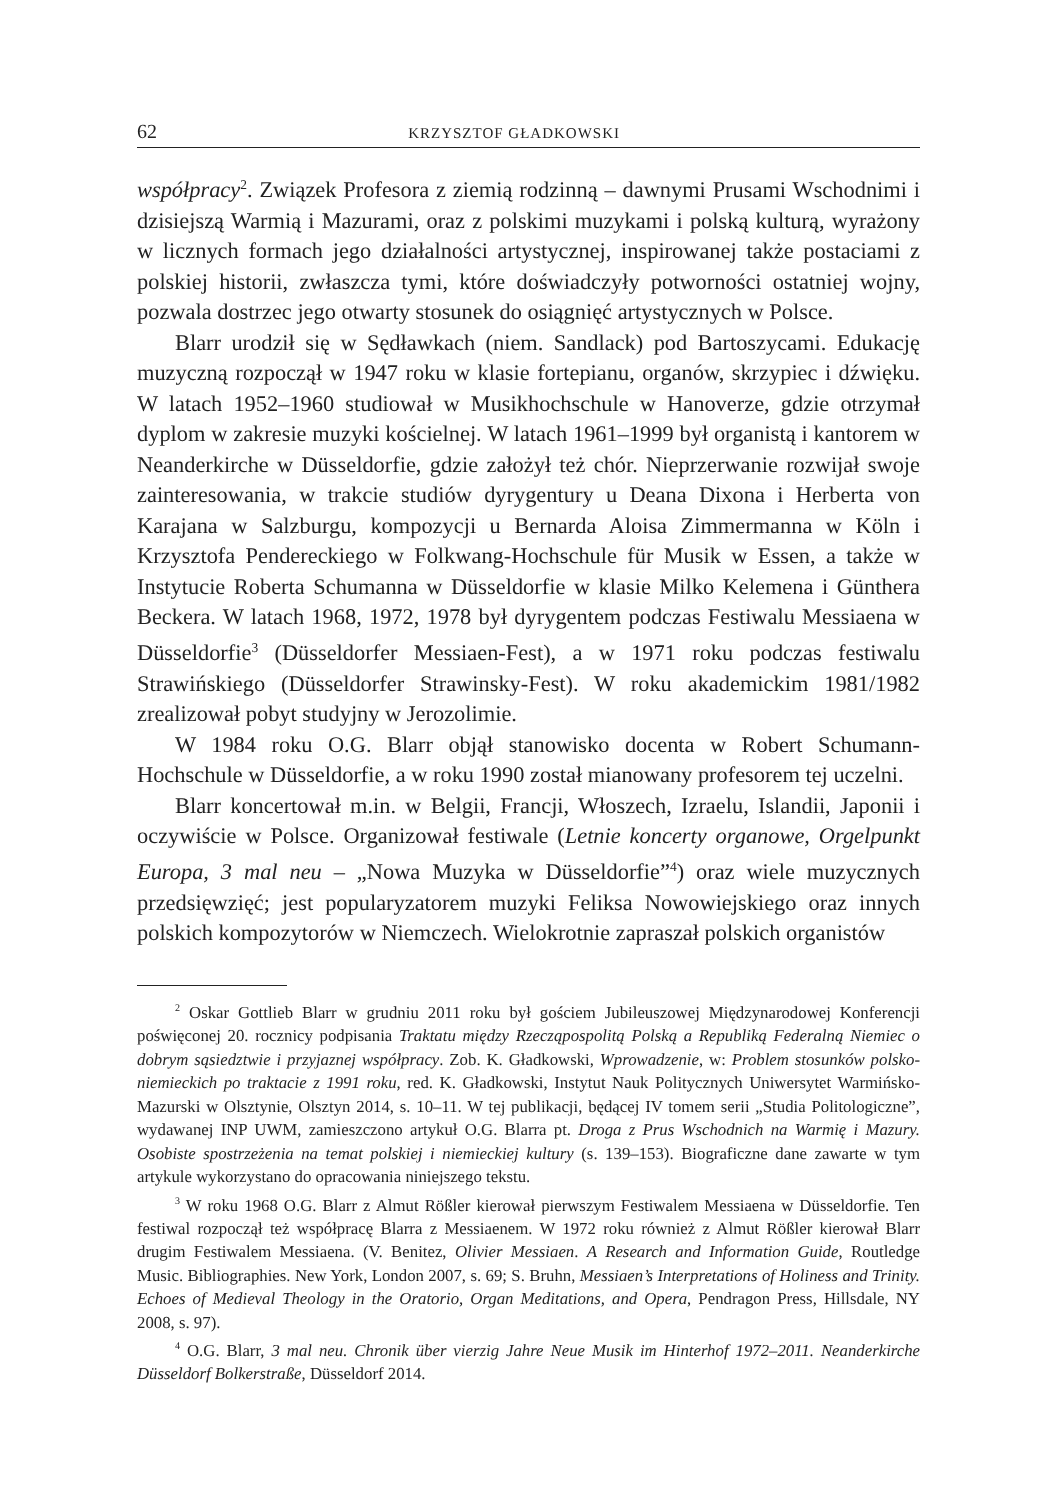62 KRZYSZTOF GŁADKOWSKI
współpracy<sup>2</sup>. Związek Profesora z ziemią rodzinną – dawnymi Prusami Wschodnimi i dzisiejszą Warmią i Mazurami, oraz z polskimi muzykami i polską kulturą, wyrażony w licznych formach jego działalności artystycznej, inspirowanej także postaciami z polskiej historii, zwłaszcza tymi, które doświadczyły potworności ostatniej wojny, pozwala dostrzec jego otwarty stosunek do osiągnięć artystycznych w Polsce.
Blarr urodził się w Sędławkach (niem. Sandlack) pod Bartoszycami. Edukację muzyczną rozpoczął w 1947 roku w klasie fortepianu, organów, skrzypiec i dźwięku. W latach 1952–1960 studiował w Musikhochschule w Hanoverze, gdzie otrzymał dyplom w zakresie muzyki kościelnej. W latach 1961–1999 był organistą i kantorem w Neanderkirche w Düsseldorfie, gdzie założył też chór. Nieprzerwanie rozwijał swoje zainteresowania, w trakcie studiów dyrygentury u Deana Dixona i Herberta von Karajana w Salzburgu, kompozycji u Bernarda Aloisa Zimmermanna w Köln i Krzysztofa Pendereckiego w Folkwang-Hochschule für Musik w Essen, a także w Instytucie Roberta Schumanna w Düsseldorfie w klasie Milko Kelemena i Günthera Beckera. W latach 1968, 1972, 1978 był dyrygentem podczas Festiwalu Messiaena w Düsseldorfie<sup>3</sup> (Düsseldorfer Messiaen-Fest), a w 1971 roku podczas festiwalu Strawińskiego (Düsseldorfer Strawinsky-Fest). W roku akademickim 1981/1982 zrealizował pobyt studyjny w Jerozolimie.
W 1984 roku O.G. Blarr objął stanowisko docenta w Robert Schumann-Hochschule w Düsseldorfie, a w roku 1990 został mianowany profesorem tej uczelni.
Blarr koncertował m.in. w Belgii, Francji, Włoszech, Izraelu, Islandii, Japonii i oczywiście w Polsce. Organizował festiwale (Letnie koncerty organowe, Orgelpunkt Europa, 3 mal neu – „Nowa Muzyka w Düsseldorfie”<sup>4</sup>) oraz wiele muzycznych przedsięwzięć; jest popularyzatorem muzyki Feliksa Nowowiejskiego oraz innych polskich kompozytorów w Niemczech. Wielokrotnie zapraszał polskich organistów
<sup>2</sup> Oskar Gottlieb Blarr w grudniu 2011 roku był gościem Jubileuszowej Międzynarodowej Konferencji poświęconej 20. rocznicy podpisania Traktatu między Rzecząpospolitą Polską a Republiką Federalną Niemiec o dobrym sąsiedztwie i przyjaznej współpracy. Zob. K. Gładkowski, Wprowadzenie, w: Problem stosunków polsko-niemieckich po traktacie z 1991 roku, red. K. Gładkowski, Instytut Nauk Politycznych Uniwersytet Warmińsko-Mazurski w Olsztynie, Olsztyn 2014, s. 10–11. W tej publikacji, będącej IV tomem serii „Studia Politologiczne”, wydawanej INP UWM, zamieszczono artykuł O.G. Blarra pt. Droga z Prus Wschodnich na Warmię i Mazury. Osobiste spostrzeżenia na temat polskiej i niemieckiej kultury (s. 139–153). Biograficzne dane zawarte w tym artykule wykorzystano do opracowania niniejszego tekstu.
<sup>3</sup> W roku 1968 O.G. Blarr z Almut Rößler kierował pierwszym Festiwalem Messiaena w Düsseldorfie. Ten festiwal rozpoczął też współpracę Blarra z Messiaenem. W 1972 roku również z Almut Rößler kierował Blarr drugim Festiwalem Messiaena. (V. Benitez, Olivier Messiaen. A Research and Information Guide, Routledge Music. Bibliographies. New York, London 2007, s. 69; S. Bruhn, Messiaen’s Interpretations of Holiness and Trinity. Echoes of Medieval Theology in the Oratorio, Organ Meditations, and Opera, Pendragon Press, Hillsdale, NY 2008, s. 97).
<sup>4</sup> O.G. Blarr, 3 mal neu. Chronik über vierzig Jahre Neue Musik im Hinterhof 1972–2011. Neanderkirche Düsseldorf Bolkerstraße, Düsseldorf 2014.